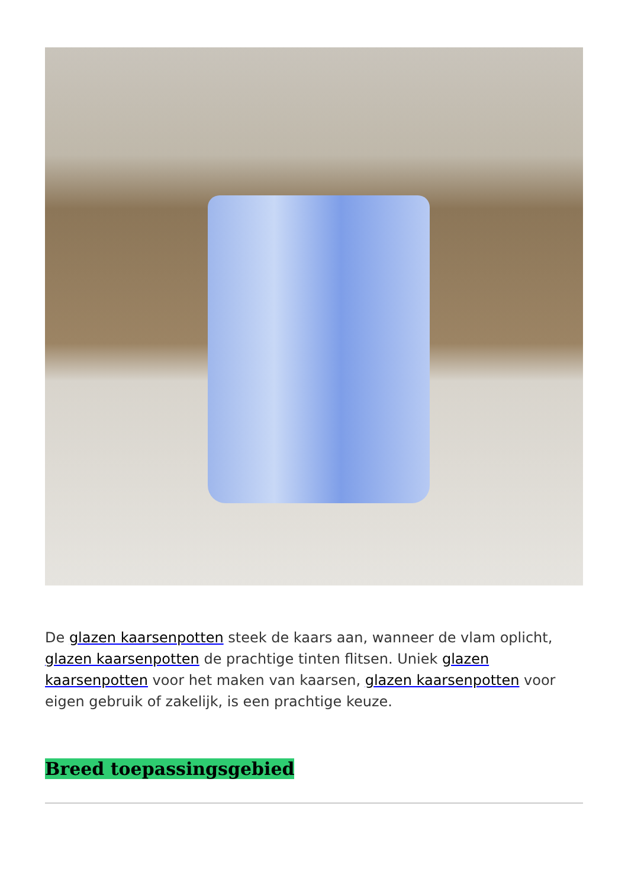De glazen kaarsenpotten steek de kaars aan, wanneer de vlam oplicht, glazen kaarsenpotten de prachtige tinten flitsen. Uniek glazen kaarsenpotten voor het maken van kaarsen, glazen kaarsenpotten voor eigen gebruik of zakelijk, is een prachtige keuze.
Breed toepassingsgebied